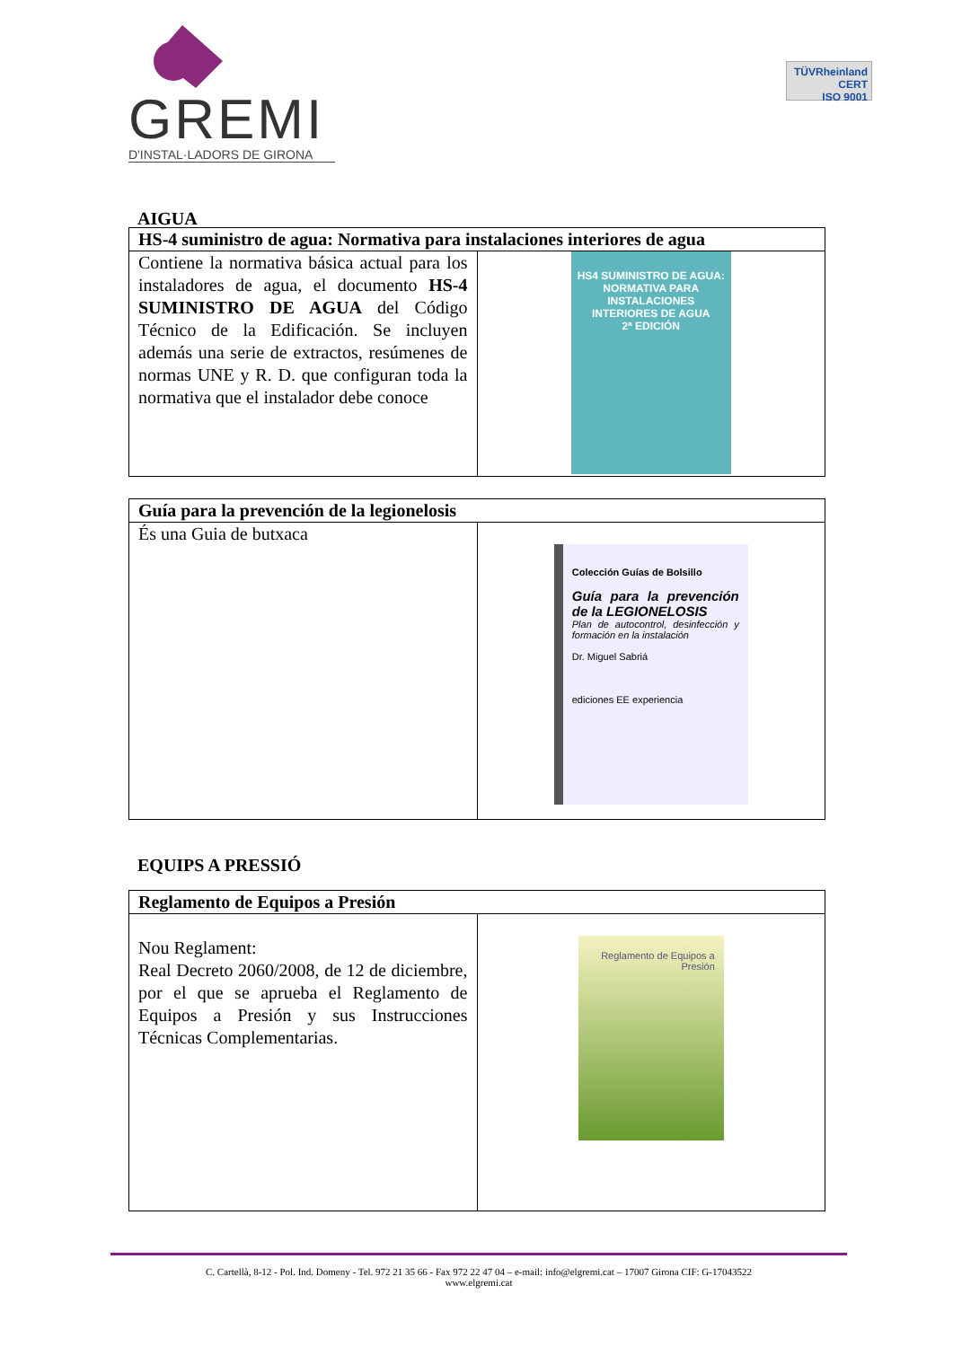GREMI
D'INSTAL·LADORS DE GIRONA
TÜVRheinland
CERT
ISO 9001
AIGUA
| HS-4 suministro de agua: Normativa para instalaciones interiores de agua | |
| --- | --- |
| Contiene la normativa básica actual para los instaladores de agua, el documento HS-4 SUMINISTRO DE AGUA del Código Técnico de la Edificación. Se incluyen además una serie de extractos, resúmenes de normas UNE y R. D. que configuran toda la normativa que el instalador debe conoce | HS4 SUMINISTRO DE AGUA: NORMATIVA PARA INSTALACIONES INTERIORES DE AGUA 2ª EDICIÓN |
| Guía para la prevención de la legionelosis | |
| --- | --- |
| És una Guia de butxaca | Colección Guías de Bolsillo Guía para la prevención de la LEGIONELOSIS Plan de autocontrol, desinfección y formación en la instalación Dr. Miguel Sabriá ediciones EE experiencia |
EQUIPS A PRESSIÓ
| Reglamento de Equipos a Presión | |
| --- | --- |
| Nou Reglament: Real Decreto 2060/2008, de 12 de diciembre, por el que se aprueba el Reglamento de Equipos a Presión y sus Instrucciones Técnicas Complementarias. | Reglamento de Equipos a Presión |
C. Cartellà, 8-12 - Pol. Ind. Domeny - Tel. 972 21 35 66 - Fax 972 22 47 04 – e-mail: info@elgremi.cat – 17007 Girona CIF: G-17043522
www.elgremi.cat